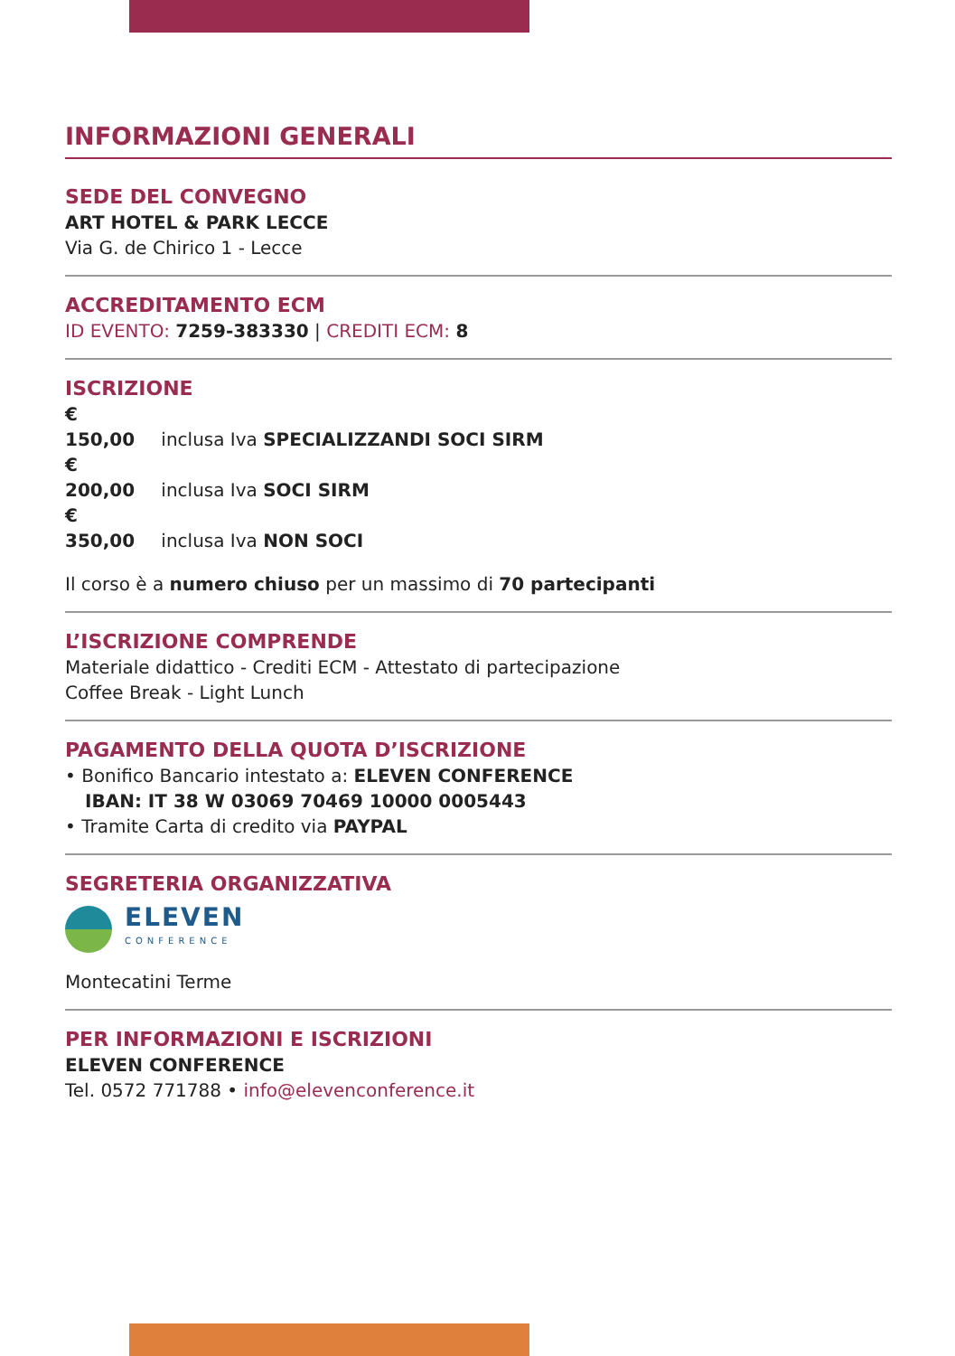INFORMAZIONI GENERALI
SEDE DEL CONVEGNO
ART HOTEL & PARK LECCE
Via G. de Chirico 1 - Lecce
ACCREDITAMENTO ECM
ID EVENTO: 7259-383330 | CREDITI ECM: 8
ISCRIZIONE
€ 150,00 inclusa Iva SPECIALIZZANDI SOCI SIRM
€ 200,00 inclusa Iva SOCI SIRM
€ 350,00 inclusa Iva NON SOCI
Il corso è a numero chiuso per un massimo di 70 partecipanti
L’ISCRIZIONE COMPRENDE
Materiale didattico - Crediti ECM - Attestato di partecipazione
Coffee Break - Light Lunch
PAGAMENTO DELLA QUOTA D’ISCRIZIONE
• Bonifico Bancario intestato a: ELEVEN CONFERENCE
IBAN: IT 38 W 03069 70469 10000 0005443
• Tramite Carta di credito via PAYPAL
SEGRETERIA ORGANIZZATIVA
ELEVEN
CONFERENCE
Montecatini Terme
PER INFORMAZIONI E ISCRIZIONI
ELEVEN CONFERENCE
Tel. 0572 771788 • info@elevenconference.it